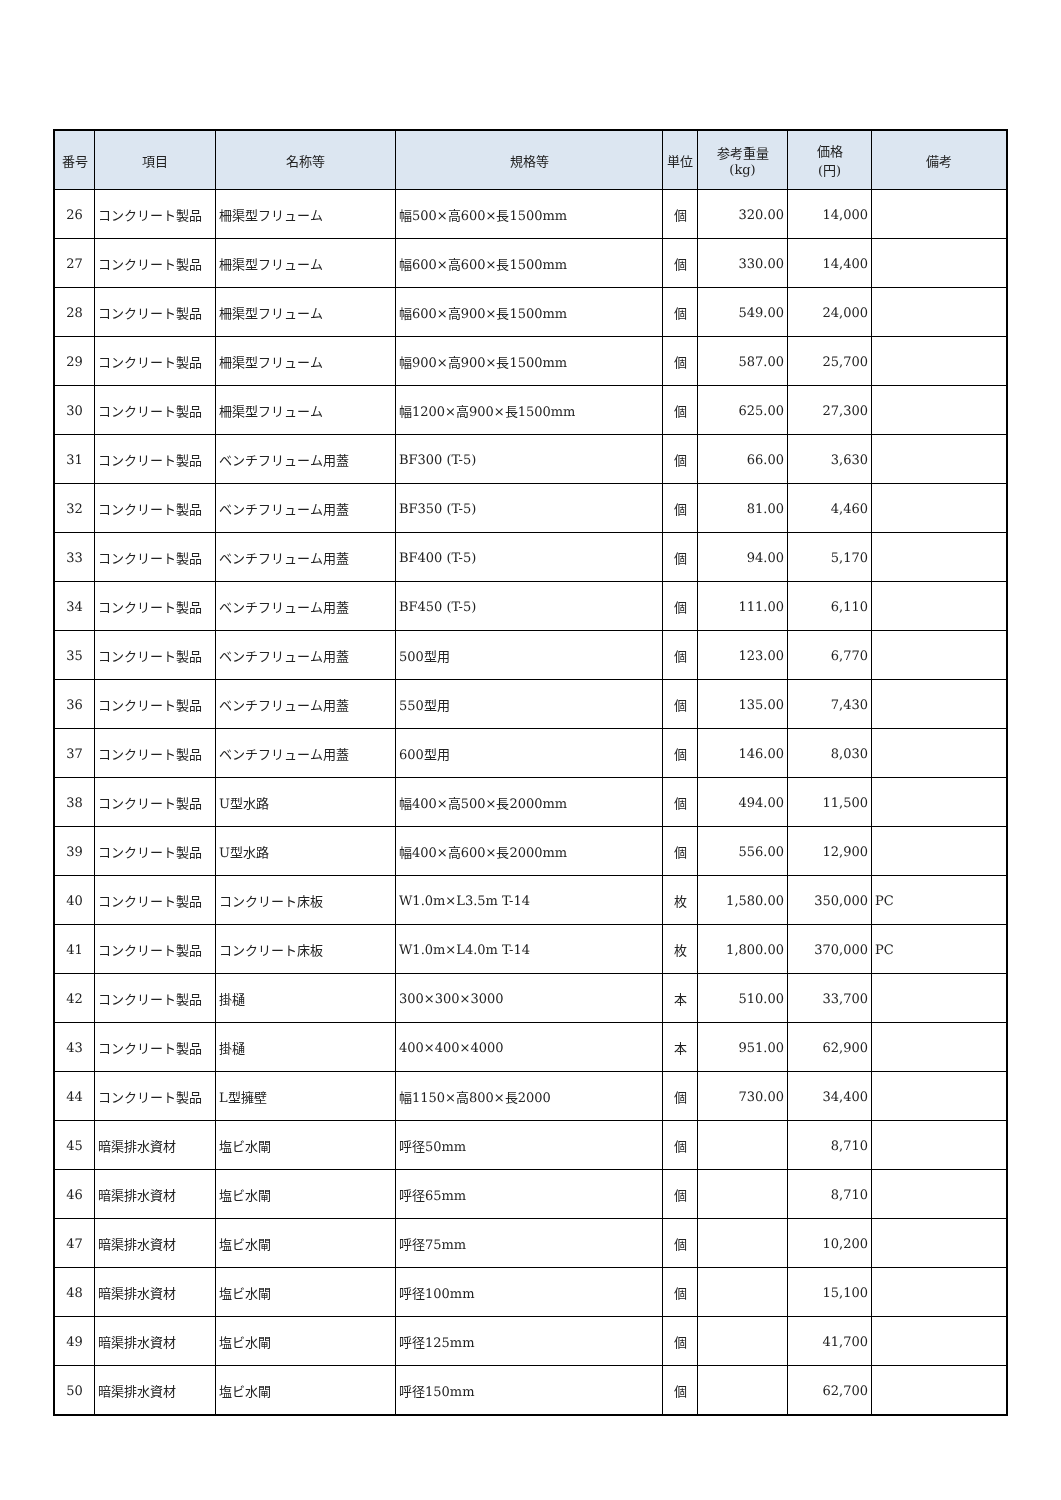| 番号 | 項目 | 名称等 | 規格等 | 単位 | 参考重量 (kg) | 価格 (円) | 備考 |
| --- | --- | --- | --- | --- | --- | --- | --- |
| 26 | コンクリート製品 | 柵渠型フリューム | 幅500×高600×長1500mm | 個 | 320.00 | 14,000 | |
| 27 | コンクリート製品 | 柵渠型フリューム | 幅600×高600×長1500mm | 個 | 330.00 | 14,400 | |
| 28 | コンクリート製品 | 柵渠型フリューム | 幅600×高900×長1500mm | 個 | 549.00 | 24,000 | |
| 29 | コンクリート製品 | 柵渠型フリューム | 幅900×高900×長1500mm | 個 | 587.00 | 25,700 | |
| 30 | コンクリート製品 | 柵渠型フリューム | 幅1200×高900×長1500mm | 個 | 625.00 | 27,300 | |
| 31 | コンクリート製品 | ベンチフリューム用蓋 | BF300 (T-5) | 個 | 66.00 | 3,630 | |
| 32 | コンクリート製品 | ベンチフリューム用蓋 | BF350 (T-5) | 個 | 81.00 | 4,460 | |
| 33 | コンクリート製品 | ベンチフリューム用蓋 | BF400 (T-5) | 個 | 94.00 | 5,170 | |
| 34 | コンクリート製品 | ベンチフリューム用蓋 | BF450 (T-5) | 個 | 111.00 | 6,110 | |
| 35 | コンクリート製品 | ベンチフリューム用蓋 | 500型用 | 個 | 123.00 | 6,770 | |
| 36 | コンクリート製品 | ベンチフリューム用蓋 | 550型用 | 個 | 135.00 | 7,430 | |
| 37 | コンクリート製品 | ベンチフリューム用蓋 | 600型用 | 個 | 146.00 | 8,030 | |
| 38 | コンクリート製品 | U型水路 | 幅400×高500×長2000mm | 個 | 494.00 | 11,500 | |
| 39 | コンクリート製品 | U型水路 | 幅400×高600×長2000mm | 個 | 556.00 | 12,900 | |
| 40 | コンクリート製品 | コンクリート床板 | W1.0m×L3.5m T-14 | 枚 | 1,580.00 | 350,000 | PC |
| 41 | コンクリート製品 | コンクリート床板 | W1.0m×L4.0m T-14 | 枚 | 1,800.00 | 370,000 | PC |
| 42 | コンクリート製品 | 掛樋 | 300×300×3000 | 本 | 510.00 | 33,700 | |
| 43 | コンクリート製品 | 掛樋 | 400×400×4000 | 本 | 951.00 | 62,900 | |
| 44 | コンクリート製品 | L型擁壁 | 幅1150×高800×長2000 | 個 | 730.00 | 34,400 | |
| 45 | 暗渠排水資材 | 塩ビ水閘 | 呼径50mm | 個 | | 8,710 | |
| 46 | 暗渠排水資材 | 塩ビ水閘 | 呼径65mm | 個 | | 8,710 | |
| 47 | 暗渠排水資材 | 塩ビ水閘 | 呼径75mm | 個 | | 10,200 | |
| 48 | 暗渠排水資材 | 塩ビ水閘 | 呼径100mm | 個 | | 15,100 | |
| 49 | 暗渠排水資材 | 塩ビ水閘 | 呼径125mm | 個 | | 41,700 | |
| 50 | 暗渠排水資材 | 塩ビ水閘 | 呼径150mm | 個 | | 62,700 | |